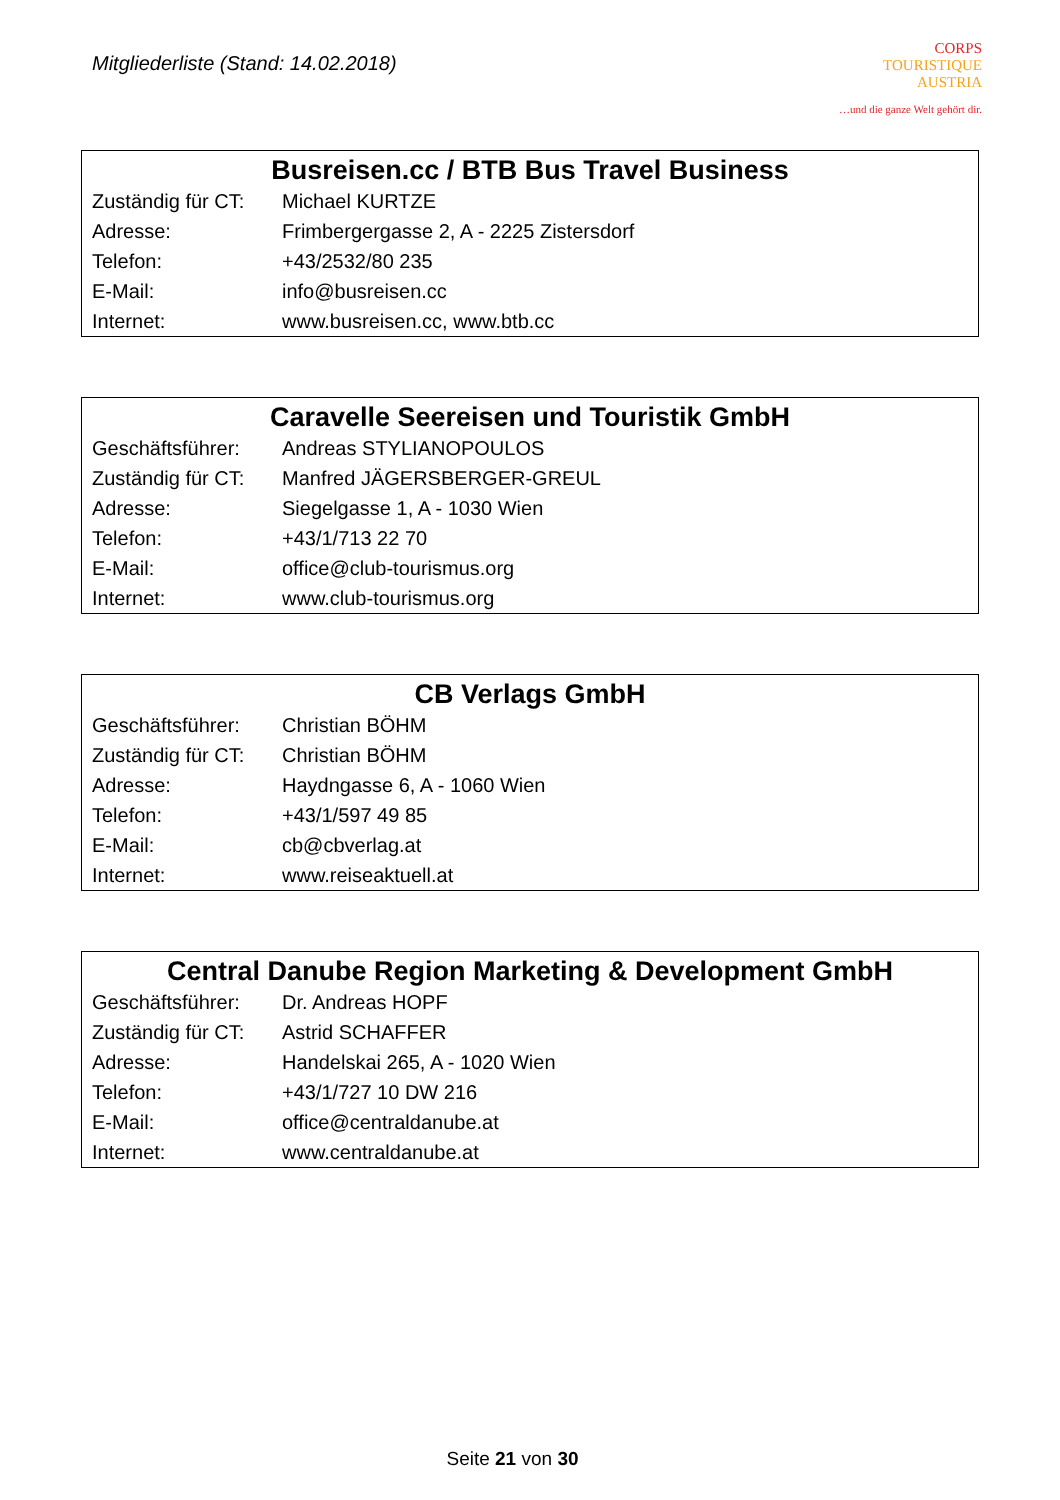Mitgliederliste (Stand: 14.02.2018)
CORPS
TOURISTIQUE
AUSTRIA
…und die ganze Welt gehört dir.
| Busreisen.cc / BTB Bus Travel Business | |
| --- | --- |
| Zuständig für CT: | Michael KURTZE |
| Adresse: | Frimbergergasse 2, A - 2225 Zistersdorf |
| Telefon: | +43/2532/80 235 |
| E-Mail: | info@busreisen.cc |
| Internet: | www.busreisen.cc , www.btb.cc |
| Caravelle Seereisen und Touristik GmbH | |
| --- | --- |
| Geschäftsführer: | Andreas STYLIANOPOULOS |
| Zuständig für CT: | Manfred JÄGERSBERGER-GREUL |
| Adresse: | Siegelgasse 1, A - 1030 Wien |
| Telefon: | +43/1/713 22 70 |
| E-Mail: | office@club-tourismus.org |
| Internet: | www.club-tourismus.org |
| CB Verlags GmbH | |
| --- | --- |
| Geschäftsführer: | Christian BÖHM |
| Zuständig für CT: | Christian BÖHM |
| Adresse: | Haydngasse 6, A - 1060 Wien |
| Telefon: | +43/1/597 49 85 |
| E-Mail: | cb@cbverlag.at |
| Internet: | www.reiseaktuell.at |
| Central Danube Region Marketing & Development GmbH | |
| --- | --- |
| Geschäftsführer: | Dr. Andreas HOPF |
| Zuständig für CT: | Astrid SCHAFFER |
| Adresse: | Handelskai 265, A - 1020 Wien |
| Telefon: | +43/1/727 10 DW 216 |
| E-Mail: | office@centraldanube.at |
| Internet: | www.centraldanube.at |
Seite 21 von 30